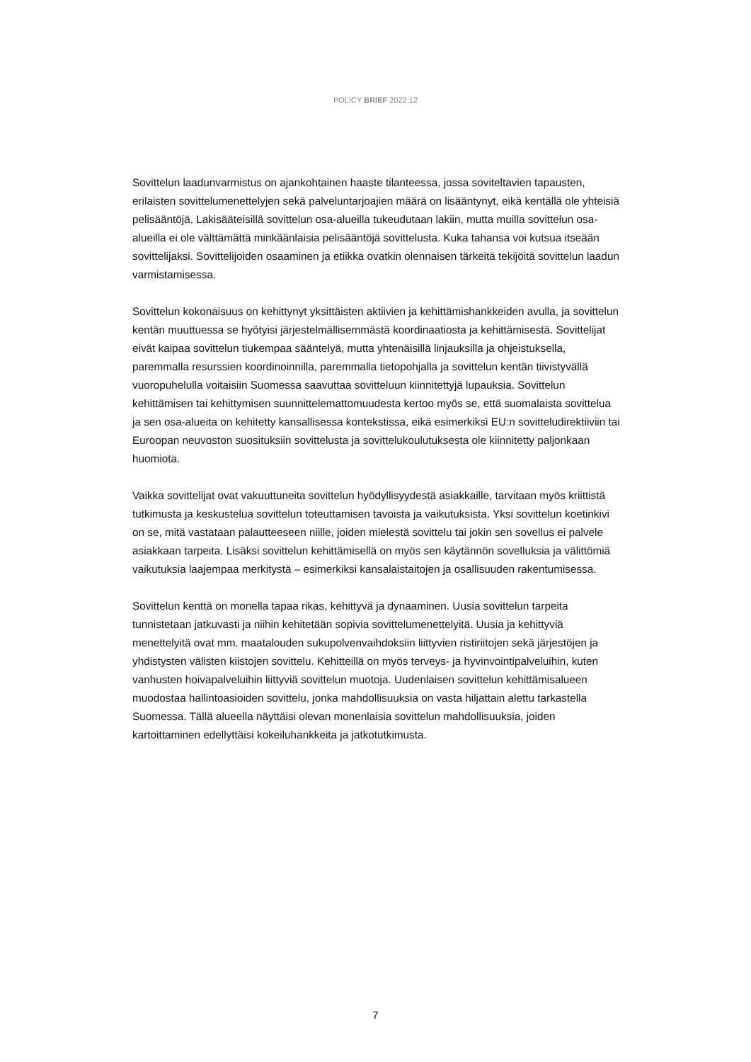POLICY BRIEF 2022:12
Sovittelun laadunvarmistus on ajankohtainen haaste tilanteessa, jossa soviteltavien tapausten, erilaisten sovittelumenettelyjen sekä palveluntarjoajien määrä on lisääntynyt, eikä kentällä ole yhteisiä pelisääntöjä. Lakisääteisillä sovittelun osa-alueilla tukeudutaan lakiin, mutta muilla sovittelun osa-alueilla ei ole välttämättä minkäänlaisia pelisääntöjä sovittelusta. Kuka tahansa voi kutsua itseään sovittelijaksi. Sovittelijoiden osaaminen ja etiikka ovatkin olennaisen tärkeitä tekijöitä sovittelun laadun varmistamisessa.
Sovittelun kokonaisuus on kehittynyt yksittäisten aktiivien ja kehittämishankkeiden avulla, ja sovittelun kentän muuttuessa se hyötyisi järjestelmällisemmästä koordinaatiosta ja kehittämisestä. Sovittelijat eivät kaipaa sovittelun tiukempaa sääntelyä, mutta yhtenäisillä linjauksilla ja ohjeistuksella, paremmalla resurssien koordinoinnilla, paremmalla tietopohjalla ja sovittelun kentän tiivistyvällä vuoropuhelulla voitaisiin Suomessa saavuttaa sovitteluun kiinnitettyjä lupauksia. Sovittelun kehittämisen tai kehittymisen suunnittelemattomuudesta kertoo myös se, että suomalaista sovittelua ja sen osa-alueita on kehitetty kansallisessa kontekstissa, eikä esimerkiksi EU:n sovitteludirektiiviin tai Euroopan neuvoston suosituksiin sovittelusta ja sovittelukoulutuksesta ole kiinnitetty paljonkaan huomiota.
Vaikka sovittelijat ovat vakuuttuneita sovittelun hyödyllisyydestä asiakkaille, tarvitaan myös kriittistä tutkimusta ja keskustelua sovittelun toteuttamisen tavoista ja vaikutuksista. Yksi sovittelun koetinkivi on se, mitä vastataan palautteeseen niille, joiden mielestä sovittelu tai jokin sen sovellus ei palvele asiakkaan tarpeita. Lisäksi sovittelun kehittämisellä on myös sen käytännön sovelluksia ja välittömiä vaikutuksia laajempaa merkitystä – esimerkiksi kansalaistaitojen ja osallisuuden rakentumisessa.
Sovittelun kenttä on monella tapaa rikas, kehittyvä ja dynaaminen. Uusia sovittelun tarpeita tunnistetaan jatkuvasti ja niihin kehitetään sopivia sovittelumenettelyitä. Uusia ja kehittyviä menettelyitä ovat mm. maatalouden sukupolvenvaihdoksiin liittyvien ristiriitojen sekä järjestöjen ja yhdistysten välisten kiistojen sovittelu. Kehitteillä on myös terveys- ja hyvinvointipalveluihin, kuten vanhusten hoivapalveluihin liittyviä sovittelun muotoja. Uudenlaisen sovittelun kehittämisalueen muodostaa hallintoasioiden sovittelu, jonka mahdollisuuksia on vasta hiljattain alettu tarkastella Suomessa. Tällä alueella näyttäisi olevan monenlaisia sovittelun mahdollisuuksia, joiden kartoittaminen edellyttäisi kokeiluhankkeita ja jatkotutkimusta.
7